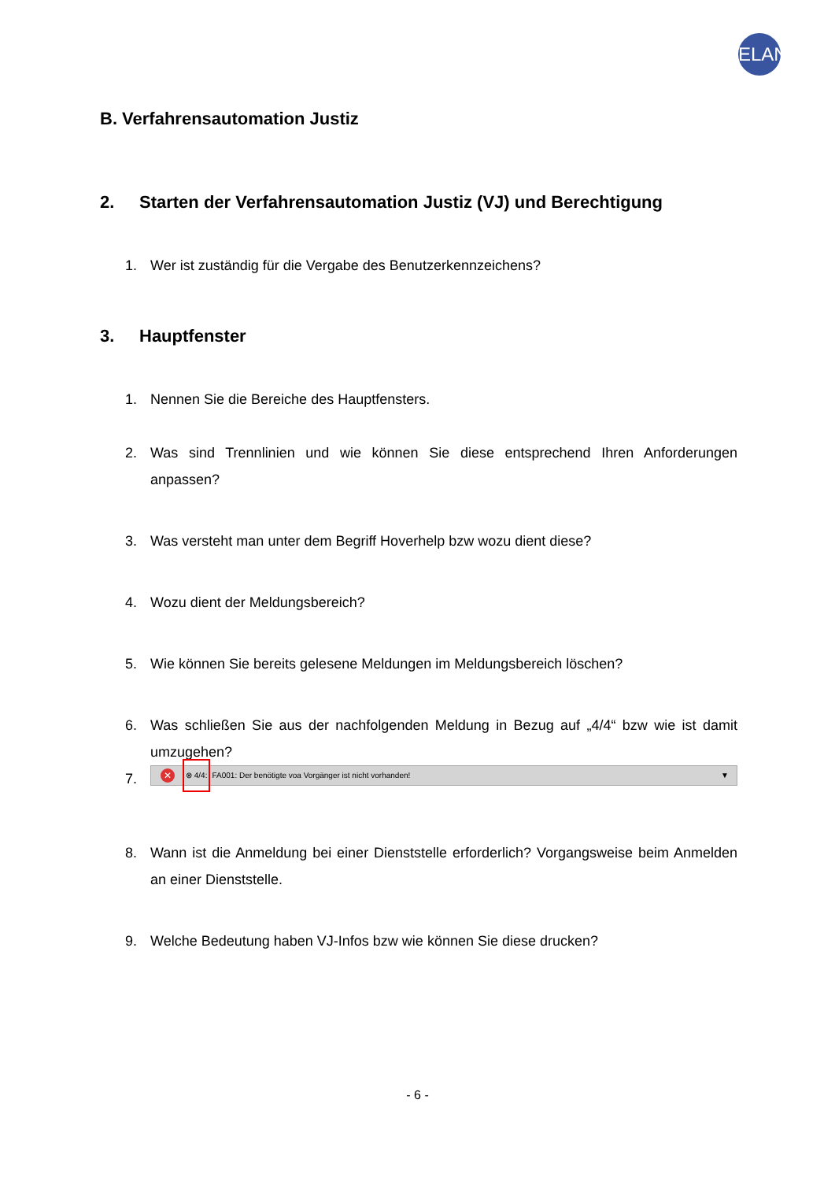ELAN
B. Verfahrensautomation Justiz
2. Starten der Verfahrensautomation Justiz (VJ) und Berechtigung
1. Wer ist zuständig für die Vergabe des Benutzerkennzeichens?
3. Hauptfenster
1. Nennen Sie die Bereiche des Hauptfensters.
2. Was sind Trennlinien und wie können Sie diese entsprechend Ihren Anforderungen anpassen?
3. Was versteht man unter dem Begriff Hoverhelp bzw wozu dient diese?
4. Wozu dient der Meldungsbereich?
5. Wie können Sie bereits gelesene Meldungen im Meldungsbereich löschen?
6. Was schließen Sie aus der nachfolgenden Meldung in Bezug auf „4/4“ bzw wie ist damit umzugehen?
7.
✕ ⊗ 4/4: FA001: Der benötigte voa Vorgänger ist nicht vorhanden! ▼
8. Wann ist die Anmeldung bei einer Dienststelle erforderlich? Vorgangsweise beim Anmelden an einer Dienststelle.
9. Welche Bedeutung haben VJ-Infos bzw wie können Sie diese drucken?
- 6 -